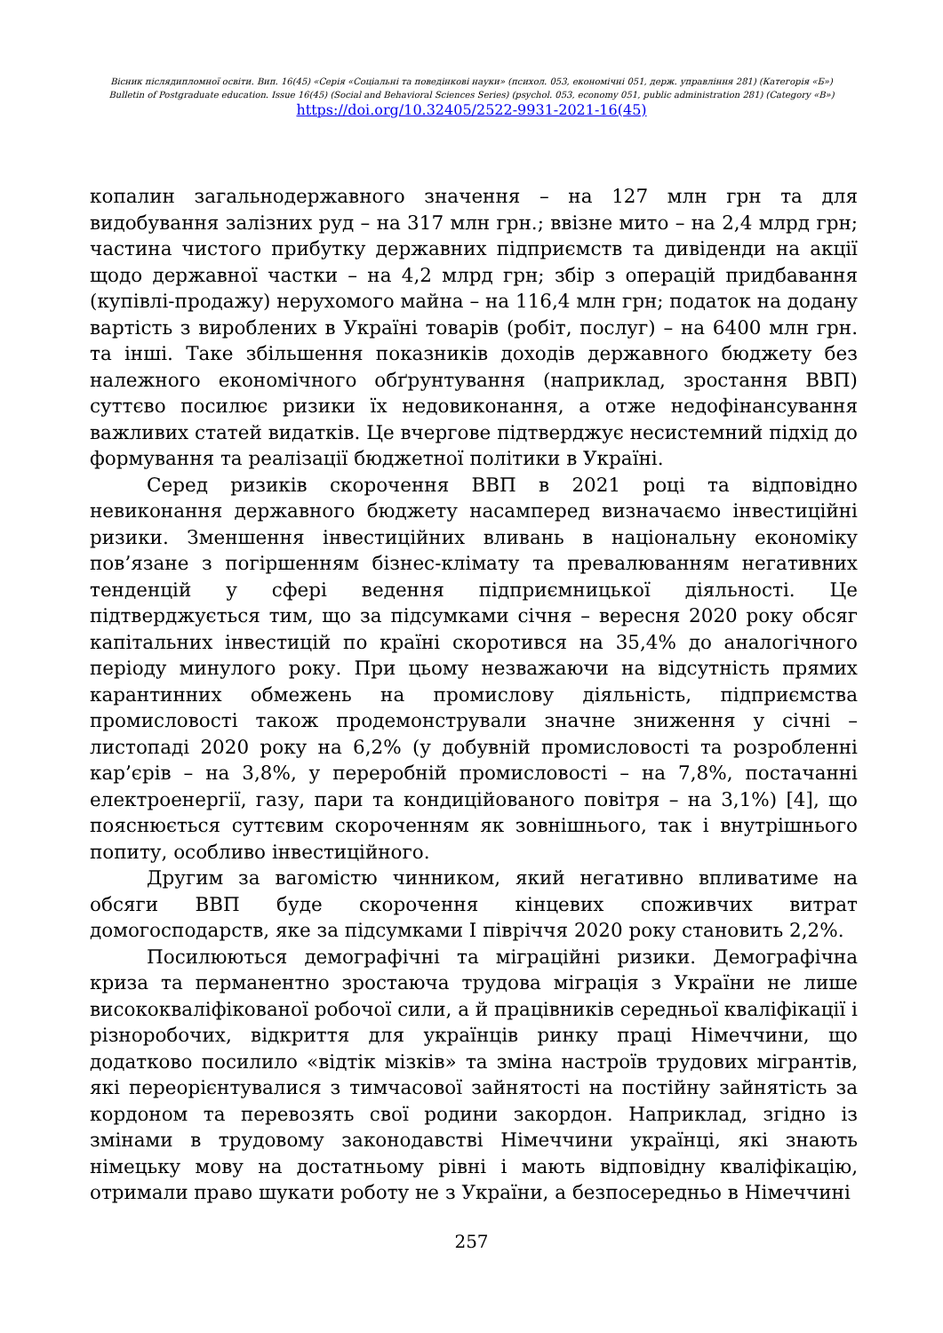Вісник післядипломної освіти. Вип. 16(45) «Серія «Соціальні та поведінкові науки» (психол. 053, економічні 051, держ. управління 281) (Категорія «Б»)
Bulletin of Postgraduate education. Issue 16(45) (Social and Behavioral Sciences Series) (psychol. 053, economy 051, public administration 281) (Category «В»)
https://doi.org/10.32405/2522-9931-2021-16(45)
копалин загальнодержавного значення – на 127 млн грн та для видобування залізних руд – на 317 млн грн.; ввізне мито – на 2,4 млрд грн; частина чистого прибутку державних підприємств та дивіденди на акції щодо державної частки – на 4,2 млрд грн; збір з операцій придбавання (купівлі-продажу) нерухомого майна – на 116,4 млн грн; податок на додану вартість з вироблених в Україні товарів (робіт, послуг) – на 6400 млн грн. та інші. Таке збільшення показників доходів державного бюджету без належного економічного обґрунтування (наприклад, зростання ВВП) суттєво посилює ризики їх недовиконання, а отже недофінансування важливих статей видатків. Це вчергове підтверджує несистемний підхід до формування та реалізації бюджетної політики в Україні.
Серед ризиків скорочення ВВП в 2021 році та відповідно невиконання державного бюджету насамперед визначаємо інвестиційні ризики. Зменшення інвестиційних вливань в національну економіку пов’язане з погіршенням бізнес-клімату та превалюванням негативних тенденцій у сфері ведення підприємницької діяльності. Це підтверджується тим, що за підсумками січня – вересня 2020 року обсяг капітальних інвестицій по країні скоротився на 35,4% до аналогічного періоду минулого року. При цьому незважаючи на відсутність прямих карантинних обмежень на промислову діяльність, підприємства промисловості також продемонстрували значне зниження у січні – листопаді 2020 року на 6,2% (у добувній промисловості та розробленні кар’єрів – на 3,8%, у переробній промисловості – на 7,8%, постачанні електроенергії, газу, пари та кондиційованого повітря – на 3,1%) [4], що пояснюється суттєвим скороченням як зовнішнього, так і внутрішнього попиту, особливо інвестиційного.
Другим за вагомістю чинником, який негативно впливатиме на обсяги ВВП буде скорочення кінцевих споживчих витрат домогосподарств, яке за підсумками I півріччя 2020 року становить 2,2%.
Посилюються демографічні та міграційні ризики. Демографічна криза та перманентно зростаюча трудова міграція з України не лише висококваліфікованої робочої сили, а й працівників середньої кваліфікації і різноробочих, відкриття для українців ринку праці Німеччини, що додатково посилило «відтік мізків» та зміна настроїв трудових мігрантів, які переорієнтувалися з тимчасової зайнятості на постійну зайнятість за кордоном та перевозять свої родини закордон. Наприклад, згідно із змінами в трудовому законодавстві Німеччини українці, які знають німецьку мову на достатньому рівні і мають відповідну кваліфікацію, отримали право шукати роботу не з України, а безпосередньо в Німеччині
257